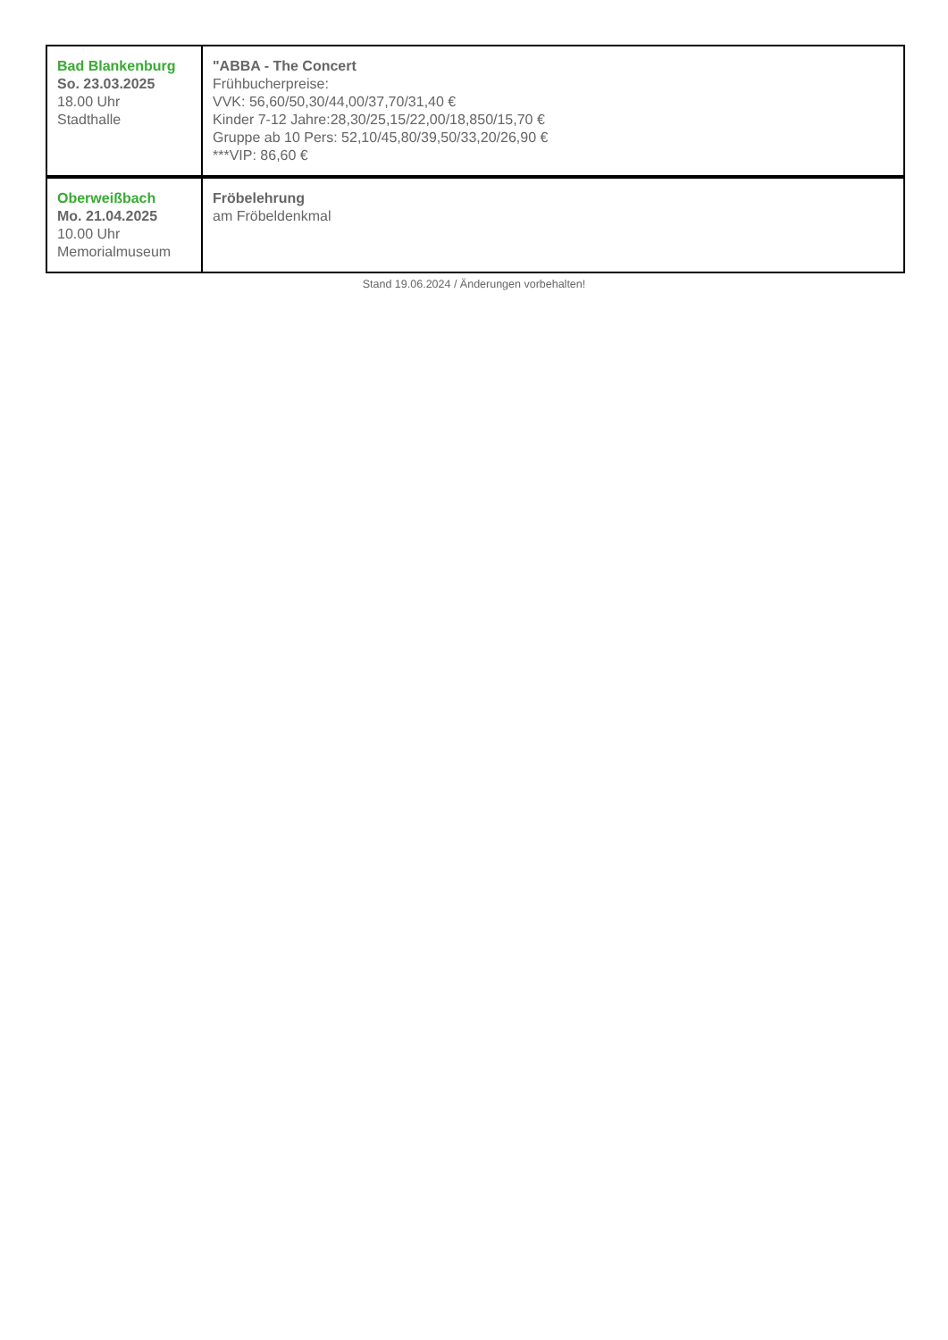| Bad Blankenburg So. 23.03.2025 18.00 Uhr Stadthalle | "ABBA - The Concert Frühbucherpreise: VVK: 56,60/50,30/44,00/37,70/31,40 € Kinder 7-12 Jahre:28,30/25,15/22,00/18,850/15,70 € Gruppe ab 10 Pers: 52,10/45,80/39,50/33,20/26,90 € ***VIP: 86,60 € |
| Oberweißbach Mo. 21.04.2025 10.00 Uhr Memorialmuseum | Fröbelehrung am Fröbeldenkmal |
Stand 19.06.2024 / Änderungen vorbehalten!